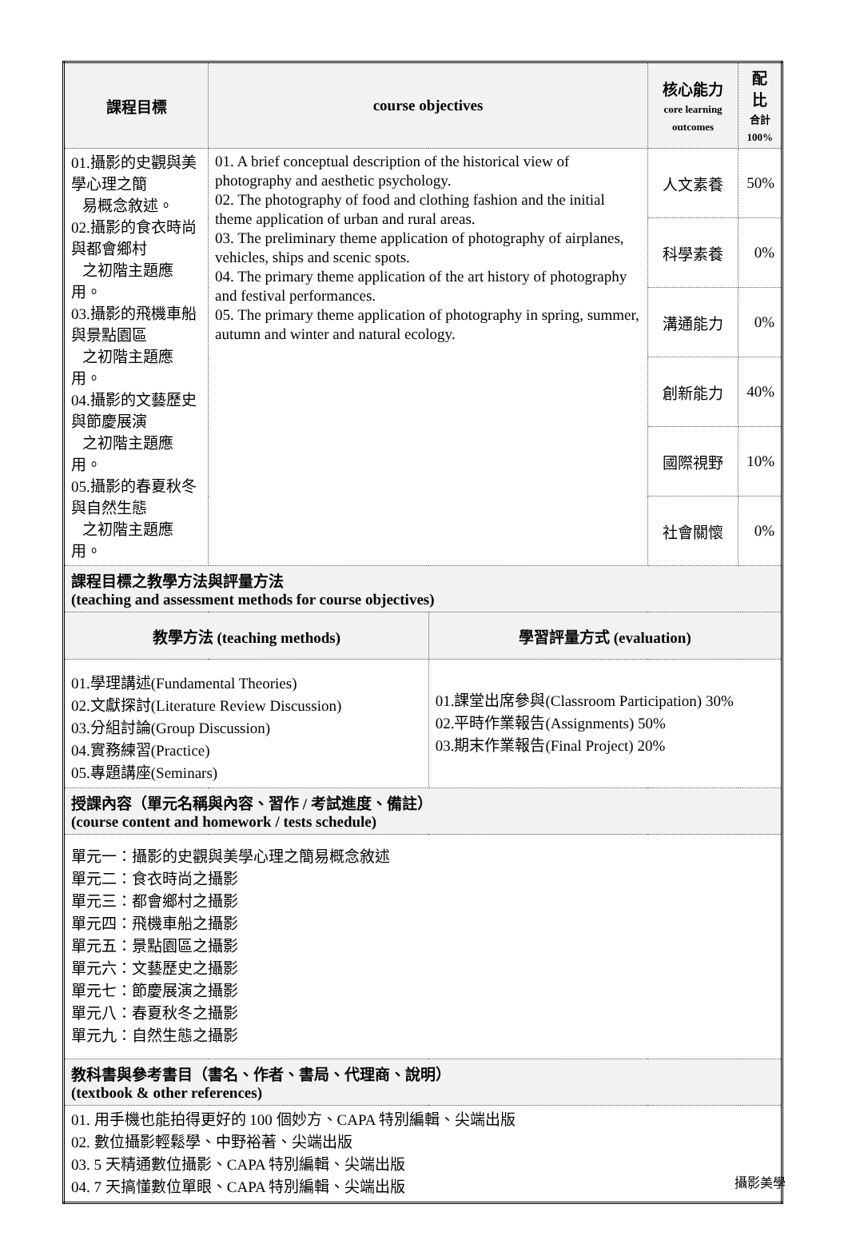| 課程目標 | course objectives | | 核心能力 core learning outcomes | 配比 合計 100% |
| --- | --- | --- | --- | --- |
| 01.攝影的史觀與美學心理之簡 易概念敘述。 02.攝影的食衣時尚與都會鄉村 之初階主題應用。 03.攝影的飛機車船與景點園區 之初階主題應用。 04.攝影的文藝歷史與節慶展演 之初階主題應用。 05.攝影的春夏秋冬與自然生態 之初階主題應用。 | 01. A brief conceptual description of the historical view of photography and aesthetic psychology. 02. The photography of food and clothing fashion and the initial theme application of urban and rural areas. 03. The preliminary theme application of photography of airplanes, vehicles, ships and scenic spots. 04. The primary theme application of the art history of photography and festival performances. 05. The primary theme application of photography in spring, summer, autumn and winter and natural ecology. | | 人文素養 | 50% |
| | | | 科學素養 | 0% |
| | | | 溝通能力 | 0% |
| | | | 創新能力 | 40% |
| | | | 國際視野 | 10% |
| | | | 社會關懷 | 0% |
| 課程目標之教學方法與評量方法 (teaching and assessment methods for course objectives) | | | | |
| 教學方法 (teaching methods) | | 學習評量方式 (evaluation) | | |
| 01.學理講述(Fundamental Theories) 02.文獻探討(Literature Review Discussion) 03.分組討論(Group Discussion) 04.實務練習(Practice) 05.專題講座(Seminars) | | 01.課堂出席參與(Classroom Participation) 30% 02.平時作業報告(Assignments) 50% 03.期末作業報告(Final Project) 20% | | |
| 授課內容（單元名稱與內容、習作 / 考試進度、備註） (course content and homework / tests schedule) | | | | |
| 單元一：攝影的史觀與美學心理之簡易概念敘述 單元二：食衣時尚之攝影 單元三：都會鄉村之攝影 單元四：飛機車船之攝影 單元五：景點園區之攝影 單元六：文藝歷史之攝影 單元七：節慶展演之攝影 單元八：春夏秋冬之攝影 單元九：自然生態之攝影 | | | | |
| 教科書與參考書目（書名、作者、書局、代理商、說明） (textbook & other references) | | | | |
| 01. 用手機也能拍得更好的 100 個妙方、CAPA 特別編輯、尖端出版 02. 數位攝影輕鬆學、中野裕著、尖端出版 03. 5 天精通數位攝影、CAPA 特別編輯、尖端出版 04. 7 天搞懂數位單眼、CAPA 特別編輯、尖端出版 | | | | |
攝影美學